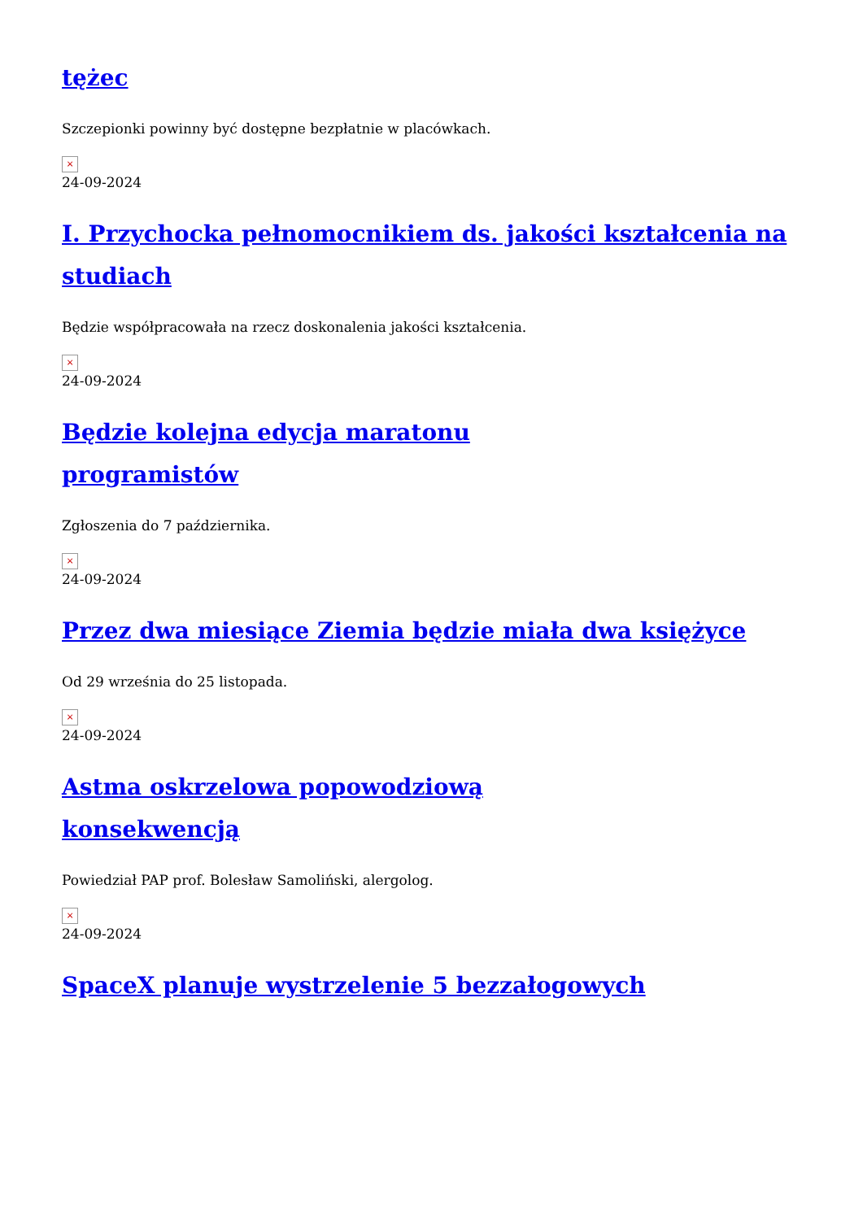tężec
Szczepionki powinny być dostępne bezpłatnie w placówkach.
×
24-09-2024
I. Przychocka pełnomocnikiem ds. jakości kształcenia na studiach
Będzie współpracowała na rzecz doskonalenia jakości kształcenia.
×
24-09-2024
Będzie kolejna edycja maratonu
programistów
Zgłoszenia do 7 października.
×
24-09-2024
Przez dwa miesiące Ziemia będzie miała dwa księżyce
Od 29 września do 25 listopada.
×
24-09-2024
Astma oskrzelowa popowodziową
konsekwencją
Powiedział PAP prof. Bolesław Samoliński, alergolog.
×
24-09-2024
SpaceX planuje wystrzelenie 5 bezzałogowych